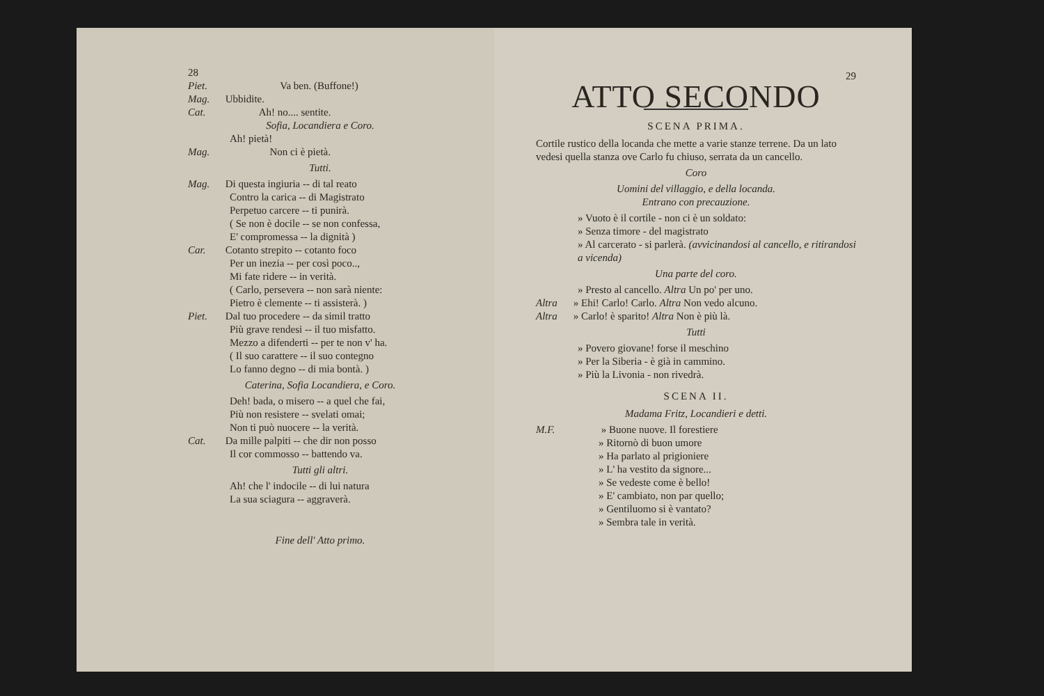28
Piet. Va ben. (Buffone!)
Mag. Ubbidite.
Cat. Ah! no.... sentite.
Sofia, Locandiera e Coro.
Ah! pietà!
Mag. Non ci è pietà.
Tutti.
Mag. Di questa ingiuria -- di tal reato
Contro la carica -- di Magistrato
Perpetuo carcere -- ti punirà.
( Se non è docile -- se non confessa,
E' compromessa -- la dignità )
Car. Cotanto strepito -- cotanto foco
Per un inezia -- per così poco..,
Mi fate ridere -- in verità.
( Carlo, persevera -- non sarà niente:
Pietro è clemente -- ti assisterà. )
Piet. Dal tuo procedere -- da simil tratto
Più grave rendesi -- il tuo misfatto.
Mezzo a difenderti -- per te non v' ha.
( Il suo carattere -- il suo contegno
Lo fanno degno -- di mia bontà. )
Caterina, Sofia Locandiera, e Coro.
Deh! bada, o misero -- a quel che fai,
Più non resistere -- svelati omai;
Non ti può nuocere -- la verità.
Cat. Da mille palpiti -- che dir non posso
Il cor commosso -- battendo va.
Tutti gli altri.
Ah! che l' indocile -- di lui natura
La sua sciagura -- aggraverà.
Fine dell' Atto primo.
29
ATTO SECONDO
SCENA PRIMA.
Cortile rustico della locanda che mette a varie stanze terrene. Da un lato vedesi quella stanza ove Carlo fu chiuso, serrata da un cancello.
Coro
Uomini del villaggio, e della locanda.
Entrano con precauzione.
» Vuoto è il cortile - non ci è un soldato:
» Senza timore - del magistrato
» Al carcerato - si parlerà. (avvicinandosi al cancello, e ritirandosi a vicenda)
Una parte del coro.
» Presto al cancello. Altra Un po' per uno.
Altra » Ehi! Carlo! Carlo. Altra Non vedo alcuno.
Altra » Carlo! è sparito! Altra Non è più là.
Tutti
» Povero giovane! forse il meschino
» Per la Siberia - è già in cammino.
» Più la Livonia - non rivedrà.
SCENA II.
Madama Fritz, Locandieri e detti.
M.F. » Buone nuove. Il forestiere
» Ritornò di buon umore
» Ha parlato al prigioniere
» L' ha vestito da signore...
» Se vedeste come è bello!
» E' cambiato, non par quello;
» Gentiluomo si è vantato?
» Sembra tale in verità.